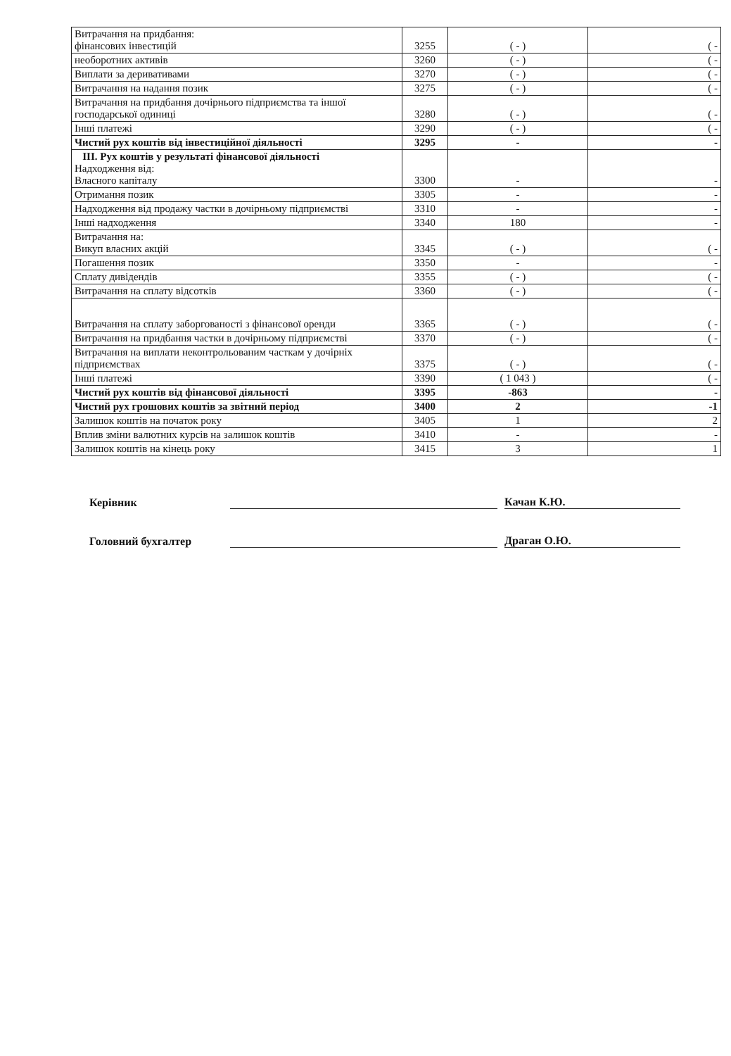| Витрачання на придбання: фінансових інвестицій | 3255 | ( - ) | ( - |
| необоротних активів | 3260 | ( - ) | ( - |
| Виплати за деривативами | 3270 | ( - ) | ( - |
| Витрачання на надання позик | 3275 | ( - ) | ( - |
| Витрачання на придбання дочірнього підприємства та іншої господарської одиниці | 3280 | ( - ) | ( - |
| Інші платежі | 3290 | ( - ) | ( - |
| Чистий рух коштів від інвестиційної діяльності | 3295 | - | - |
| ІІІ. Рух коштів у результаті фінансової діяльності Надходження від: Власного капіталу | 3300 | - | - |
| Отримання позик | 3305 | - | - |
| Надходження від продажу частки в дочірньому підприємстві | 3310 | - | - |
| Інші надходження | 3340 | 180 | - |
| Витрачання на: Викуп власних акцій | 3345 | ( - ) | ( - |
| Погашення позик | 3350 | - | - |
| Сплату дивідендів | 3355 | ( - ) | ( - |
| Витрачання на сплату відсотків | 3360 | ( - ) | ( - |
| Витрачання на сплату заборгованості з фінансової оренди | 3365 | ( - ) | ( - |
| Витрачання на придбання частки в дочірньому підприємстві | 3370 | ( - ) | ( - |
| Витрачання на виплати неконтрольованим часткам у дочірніх підприємствах | 3375 | ( - ) | ( - |
| Інші платежі | 3390 | ( 1 043 ) | ( - |
| Чистий рух коштів від фінансової діяльності | 3395 | -863 | - |
| Чистий рух грошових коштів за звітний період | 3400 | 2 | -1 |
| Залишок коштів на початок року | 3405 | 1 | 2 |
| Вплив зміни валютних курсів на залишок коштів | 3410 | - | - |
| Залишок коштів на кінець року | 3415 | 3 | 1 |
Керівник Качан К.Ю.
Головний бухгалтер Драган О.Ю.